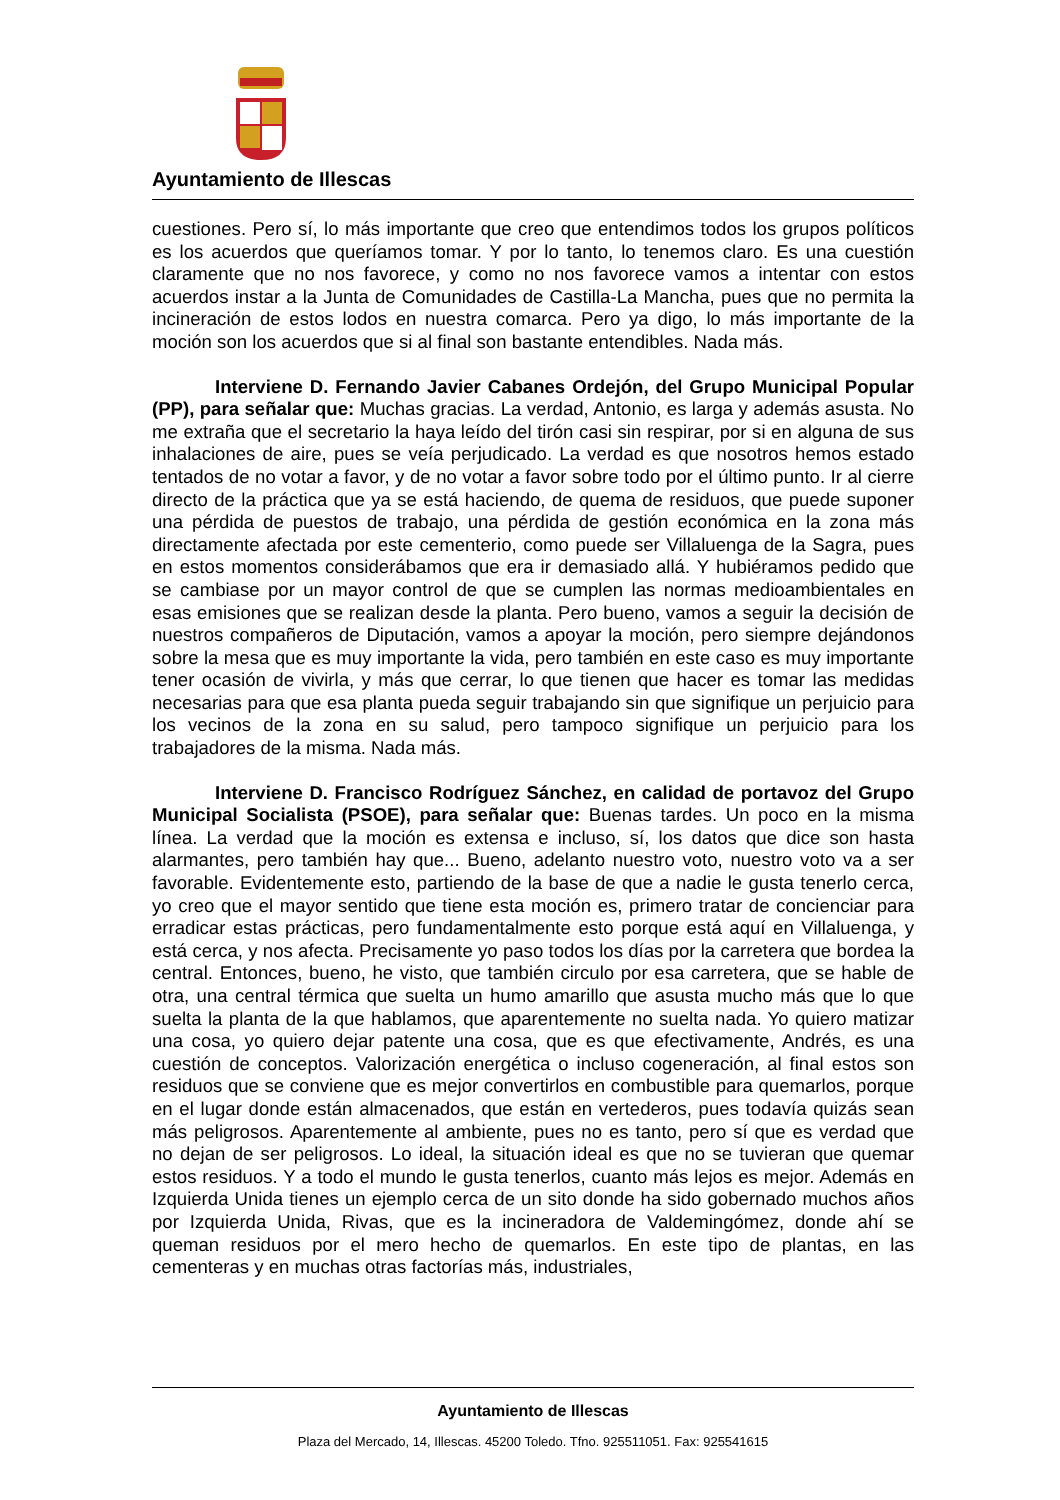Ayuntamiento de Illescas
cuestiones. Pero sí, lo más importante que creo que entendimos todos los grupos políticos es los acuerdos que queríamos tomar. Y por lo tanto, lo tenemos claro. Es una cuestión claramente que no nos favorece, y como no nos favorece vamos a intentar con estos acuerdos instar a la Junta de Comunidades de Castilla-La Mancha, pues que no permita la incineración de estos lodos en nuestra comarca. Pero ya digo, lo más importante de la moción son los acuerdos que si al final son bastante entendibles. Nada más.
Interviene D. Fernando Javier Cabanes Ordejón, del Grupo Municipal Popular (PP), para señalar que: Muchas gracias. La verdad, Antonio, es larga y además asusta. No me extraña que el secretario la haya leído del tirón casi sin respirar, por si en alguna de sus inhalaciones de aire, pues se veía perjudicado. La verdad es que nosotros hemos estado tentados de no votar a favor, y de no votar a favor sobre todo por el último punto. Ir al cierre directo de la práctica que ya se está haciendo, de quema de residuos, que puede suponer una pérdida de puestos de trabajo, una pérdida de gestión económica en la zona más directamente afectada por este cementerio, como puede ser Villaluenga de la Sagra, pues en estos momentos considerábamos que era ir demasiado allá. Y hubiéramos pedido que se cambiase por un mayor control de que se cumplen las normas medioambientales en esas emisiones que se realizan desde la planta. Pero bueno, vamos a seguir la decisión de nuestros compañeros de Diputación, vamos a apoyar la moción, pero siempre dejándonos sobre la mesa que es muy importante la vida, pero también en este caso es muy importante tener ocasión de vivirla, y más que cerrar, lo que tienen que hacer es tomar las medidas necesarias para que esa planta pueda seguir trabajando sin que signifique un perjuicio para los vecinos de la zona en su salud, pero tampoco signifique un perjuicio para los trabajadores de la misma. Nada más.
Interviene D. Francisco Rodríguez Sánchez, en calidad de portavoz del Grupo Municipal Socialista (PSOE), para señalar que: Buenas tardes. Un poco en la misma línea. La verdad que la moción es extensa e incluso, sí, los datos que dice son hasta alarmantes, pero también hay que... Bueno, adelanto nuestro voto, nuestro voto va a ser favorable. Evidentemente esto, partiendo de la base de que a nadie le gusta tenerlo cerca, yo creo que el mayor sentido que tiene esta moción es, primero tratar de concienciar para erradicar estas prácticas, pero fundamentalmente esto porque está aquí en Villaluenga, y está cerca, y nos afecta. Precisamente yo paso todos los días por la carretera que bordea la central. Entonces, bueno, he visto, que también circulo por esa carretera, que se hable de otra, una central térmica que suelta un humo amarillo que asusta mucho más que lo que suelta la planta de la que hablamos, que aparentemente no suelta nada. Yo quiero matizar una cosa, yo quiero dejar patente una cosa, que es que efectivamente, Andrés, es una cuestión de conceptos. Valorización energética o incluso cogeneración, al final estos son residuos que se conviene que es mejor convertirlos en combustible para quemarlos, porque en el lugar donde están almacenados, que están en vertederos, pues todavía quizás sean más peligrosos. Aparentemente al ambiente, pues no es tanto, pero sí que es verdad que no dejan de ser peligrosos. Lo ideal, la situación ideal es que no se tuvieran que quemar estos residuos. Y a todo el mundo le gusta tenerlos, cuanto más lejos es mejor. Además en Izquierda Unida tienes un ejemplo cerca de un sito donde ha sido gobernado muchos años por Izquierda Unida, Rivas, que es la incineradora de Valdemingómez, donde ahí se queman residuos por el mero hecho de quemarlos. En este tipo de plantas, en las cementeras y en muchas otras factorías más, industriales,
Ayuntamiento de Illescas
Plaza del Mercado, 14, Illescas. 45200 Toledo. Tfno. 925511051. Fax: 925541615